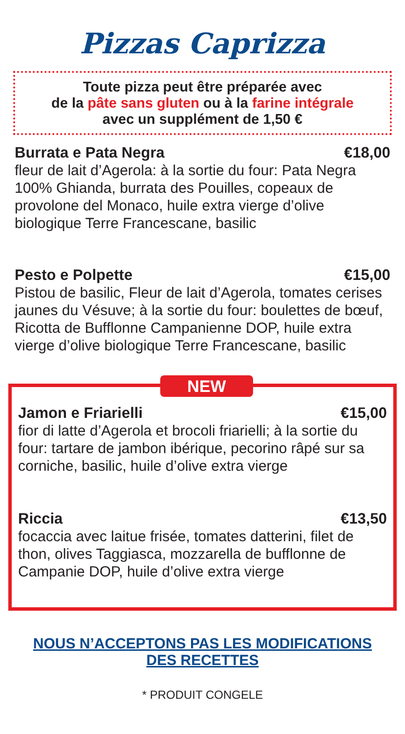Pizzas Caprizza
Toute pizza peut être préparée avec
de la pâte sans gluten ou à la farine intégrale
avec un supplément de 1,50 €
Burrata e Pata Negra €18,00
fleur de lait d’Agerola: à la sortie du four: Pata Negra 100% Ghianda, burrata des Pouilles, copeaux de provolone del Monaco, huile extra vierge d’olive biologique Terre Francescane, basilic
Pesto e Polpette €15,00
Pistou de basilic, Fleur de lait d’Agerola, tomates cerises jaunes du Vésuve; à la sortie du four: boulettes de bœuf, Ricotta de Bufflonne Campanienne DOP, huile extra vierge d’olive biologique Terre Francescane, basilic
NEW
Jamon e Friarielli €15,00
fior di latte d’Agerola et brocoli friarielli; à la sortie du four: tartare de jambon ibérique, pecorino râpé sur sa corniche, basilic, huile d’olive extra vierge
Riccia €13,50
focaccia avec laitue frisée, tomates datterini, filet de thon, olives Taggiasca, mozzarella de bufflonne de Campanie DOP, huile d’olive extra vierge
NOUS N’ACCEPTONS PAS LES MODIFICATIONS
DES RECETTES
* PRODUIT CONGELE